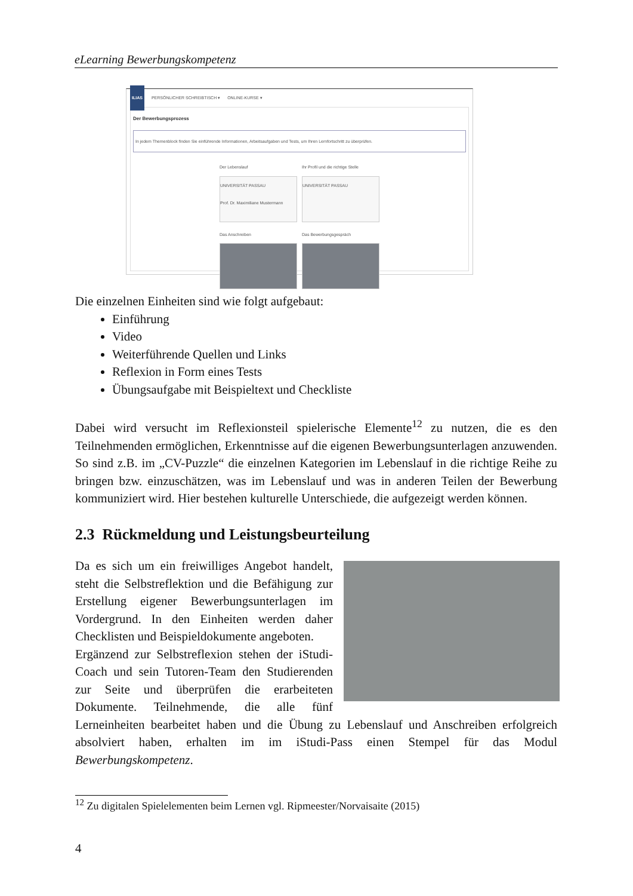eLearning Bewerbungskompetenz
ILIAS PERSÖNLICHER SCHREIBTISCH ▾ ONLINE-KURSE ▾
Der Bewerbungsprozess
In jedem Themenblock finden Sie einführende Informationen, Arbeitsaufgaben und Tests, um Ihren Lernfortschritt zu überprüfen.
Der Lebenslauf
UNIVERSITÄT PASSAU
Prof. Dr. Maximiliane Mustermann
Ihr Profil und die richtige Stelle
UNIVERSITÄT PASSAU
Das Anschreiben
Das Bewerbungsgespräch
Die einzelnen Einheiten sind wie folgt aufgebaut:
Einführung
Video
Weiterführende Quellen und Links
Reflexion in Form eines Tests
Übungsaufgabe mit Beispieltext und Checkliste
Dabei wird versucht im Reflexionsteil spielerische Elemente<sup>12</sup> zu nutzen, die es den Teilnehmenden ermöglichen, Erkenntnisse auf die eigenen Bewerbungsunterlagen anzuwenden. So sind z.B. im „CV-Puzzle“ die einzelnen Kategorien im Lebenslauf in die richtige Reihe zu bringen bzw. einzuschätzen, was im Lebenslauf und was in anderen Teilen der Bewerbung kommuniziert wird. Hier bestehen kulturelle Unterschiede, die aufgezeigt werden können.
2.3 Rückmeldung und Leistungsbeurteilung
Da es sich um ein freiwilliges Angebot handelt, steht die Selbstreflektion und die Befähigung zur Erstellung eigener Bewerbungsunterlagen im Vordergrund. In den Einheiten werden daher Checklisten und Beispieldokumente angeboten.
Ergänzend zur Selbstreflexion stehen der iStudi-Coach und sein Tutoren-Team den Studierenden zur Seite und überprüfen die erarbeiteten Dokumente. Teilnehmende, die alle fünf Lerneinheiten bearbeitet haben und die Übung zu Lebenslauf und Anschreiben erfolgreich absolviert haben, erhalten im im iStudi-Pass einen Stempel für das Modul Bewerbungskompetenz.
<sup>12</sup> Zu digitalen Spielelementen beim Lernen vgl. Ripmeester/Norvaisaite (2015)
4